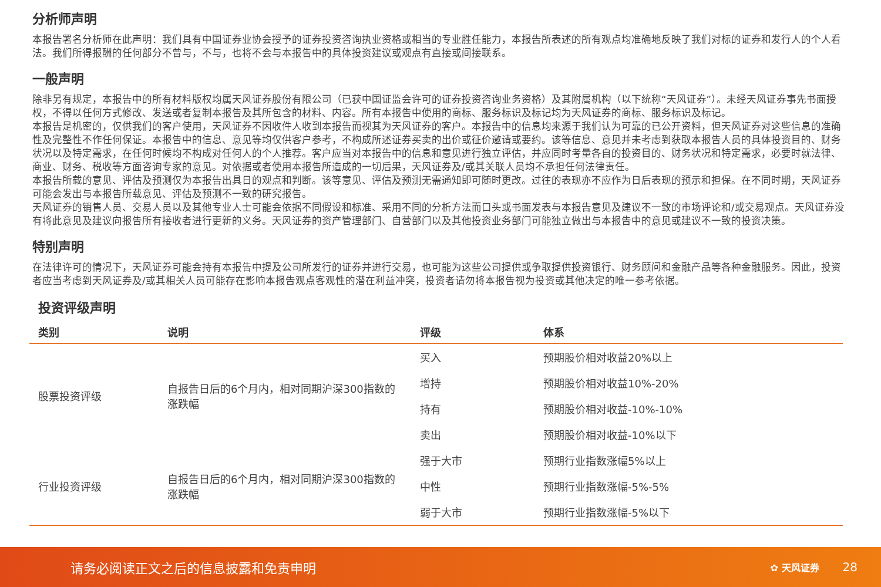分析师声明
本报告署名分析师在此声明：我们具有中国证券业协会授予的证券投资咨询执业资格或相当的专业胜任能力，本报告所表述的所有观点均准确地反映了我们对标的证券和发行人的个人看法。我们所得报酬的任何部分不曾与，不与，也将不会与本报告中的具体投资建议或观点有直接或间接联系。
一般声明
除非另有规定，本报告中的所有材料版权均属天风证券股份有限公司（已获中国证监会许可的证券投资咨询业务资格）及其附属机构（以下统称“天风证券”）。未经天风证券事先书面授权，不得以任何方式修改、发送或者复制本报告及其所包含的材料、内容。所有本报告中使用的商标、服务标识及标记均为天风证券的商标、服务标识及标记。
本报告是机密的，仅供我们的客户使用，天风证券不因收件人收到本报告而视其为天风证券的客户。本报告中的信息均来源于我们认为可靠的已公开资料，但天风证券对这些信息的准确性及完整性不作任何保证。本报告中的信息、意见等均仅供客户参考，不构成所述证券买卖的出价或征价邀请或要约。该等信息、意见并未考虑到获取本报告人员的具体投资目的、财务状况以及特定需求，在任何时候均不构成对任何人的个人推荐。客户应当对本报告中的信息和意见进行独立评估，并应同时考量各自的投资目的、财务状况和特定需求，必要时就法律、商业、财务、税收等方面咨询专家的意见。对依据或者使用本报告所造成的一切后果，天风证券及/或其关联人员均不承担任何法律责任。
本报告所载的意见、评估及预测仅为本报告出具日的观点和判断。该等意见、评估及预测无需通知即可随时更改。过往的表现亦不应作为日后表现的预示和担保。在不同时期，天风证券可能会发出与本报告所载意见、评估及预测不一致的研究报告。
天风证券的销售人员、交易人员以及其他专业人士可能会依据不同假设和标准、采用不同的分析方法而口头或书面发表与本报告意见及建议不一致的市场评论和/或交易观点。天风证券没有将此意见及建议向报告所有接收者进行更新的义务。天风证券的资产管理部门、自营部门以及其他投资业务部门可能独立做出与本报告中的意见或建议不一致的投资决策。
特别声明
在法律许可的情况下，天风证券可能会持有本报告中提及公司所发行的证券并进行交易，也可能为这些公司提供或争取提供投资银行、财务顾问和金融产品等各种金融服务。因此，投资者应当考虑到天风证券及/或其相关人员可能存在影响本报告观点客观性的潜在利益冲突，投资者请勿将本报告视为投资或其他决定的唯一参考依据。
投资评级声明
| 类别 | 说明 | 评级 | 体系 |
| --- | --- | --- | --- |
| 股票投资评级 | 自报告日后的6个月内，相对同期沪深300指数的涨跌幅 | 买入 | 预期股价相对收益20%以上 |
| | | 增持 | 预期股价相对收益10%-20% |
| | | 持有 | 预期股价相对收益-10%-10% |
| | | 卖出 | 预期股价相对收益-10%以下 |
| 行业投资评级 | 自报告日后的6个月内，相对同期沪深300指数的涨跌幅 | 强于大市 | 预期行业指数涨幅5%以上 |
| | | 中性 | 预期行业指数涨幅-5%-5% |
| | | 弱于大市 | 预期行业指数涨幅-5%以下 |
请务必阅读正文之后的信息披露和免责申明 ✿ 天风证券 28